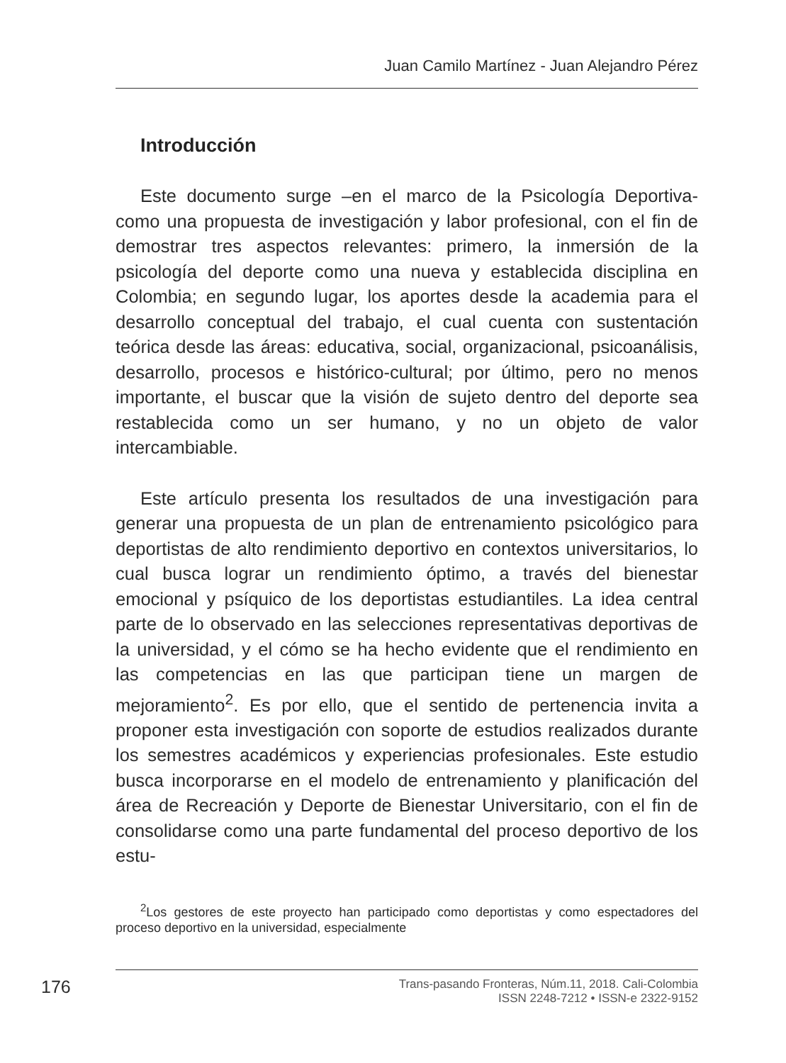Juan Camilo Martínez - Juan Alejandro Pérez
Introducción
Este documento surge –en el marco de la Psicología Deportiva- como una propuesta de investigación y labor profesional, con el fin de demostrar tres aspectos relevantes: primero, la inmersión de la psicología del deporte como una nueva y establecida disciplina en Colombia; en segundo lugar, los aportes desde la academia para el desarrollo conceptual del trabajo, el cual cuenta con sustentación teórica desde las áreas: educativa, social, organizacional, psicoanálisis, desarrollo, procesos e histórico-cultural; por último, pero no menos importante, el buscar que la visión de sujeto dentro del deporte sea restablecida como un ser humano, y no un objeto de valor intercambiable.
Este artículo presenta los resultados de una investigación para generar una propuesta de un plan de entrenamiento psicológico para deportistas de alto rendimiento deportivo en contextos universitarios, lo cual busca lograr un rendimiento óptimo, a través del bienestar emocional y psíquico de los deportistas estudiantiles. La idea central parte de lo observado en las selecciones representativas deportivas de la universidad, y el cómo se ha hecho evidente que el rendimiento en las competencias en las que participan tiene un margen de mejoramiento<sup>2</sup>. Es por ello, que el sentido de pertenencia invita a proponer esta investigación con soporte de estudios realizados durante los semestres académicos y experiencias profesionales. Este estudio busca incorporarse en el modelo de entrenamiento y planificación del área de Recreación y Deporte de Bienestar Universitario, con el fin de consolidarse como una parte fundamental del proceso deportivo de los estu-
<sup>2</sup> Los gestores de este proyecto han participado como deportistas y como espectadores del proceso deportivo en la universidad, especialmente
176
Trans-pasando Fronteras, Núm.11, 2018. Cali-Colombia
ISSN 2248-7212 • ISSN-e 2322-9152